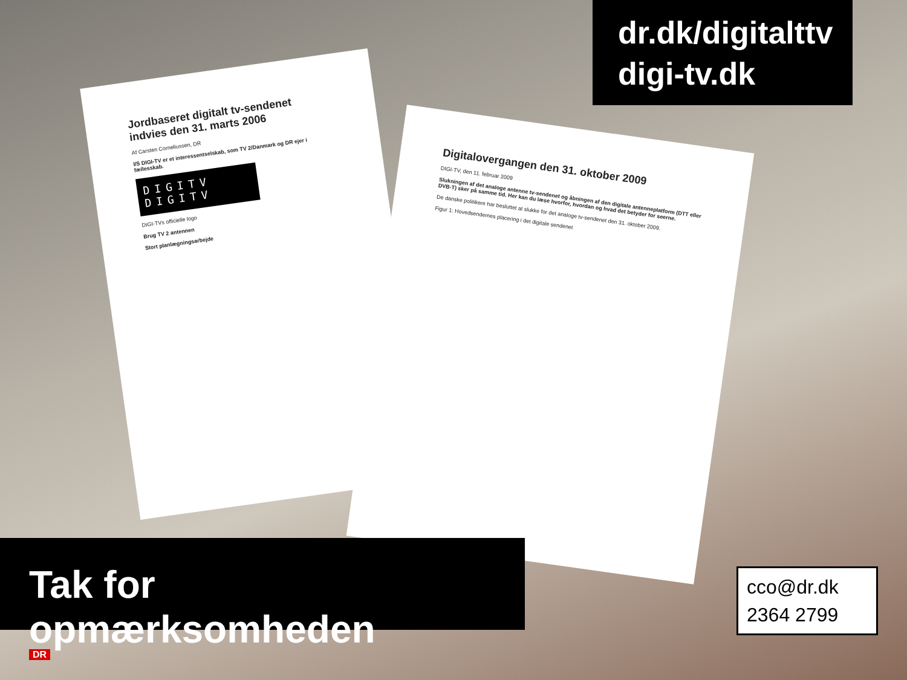dr.dk/digitalttv
digi-tv.dk
Jordbaseret digitalt tv-sendenet indvies den 31. marts 2006
Af Carsten Corneliussen, DR
I/S DIGI-TV er et interessentselskab, som TV 2/Danmark og DR ejer i fællesskab.
DIGITV DIGITV
DIGI-TVs officielle logo
Brug TV 2 antennen
Stort planlægningsarbejde
Digitalovergangen den 31. oktober 2009
DIGI-TV, den 11. februar 2009
Slukningen af det analoge antenne tv-sendenet og åbningen af den digitale antenneplatform (DTT eller DVB-T) sker på samme tid. Her kan du læse hvorfor, hvordan og hvad det betyder for seerne.
De danske politikere har besluttet at slukke for det analoge tv-sendenet den 31. oktober 2009.
Figur 1: Hovedsendernes placering i det digitale sendenet
Tak for opmærksomheden
cco@dr.dk
2364 2799
DR